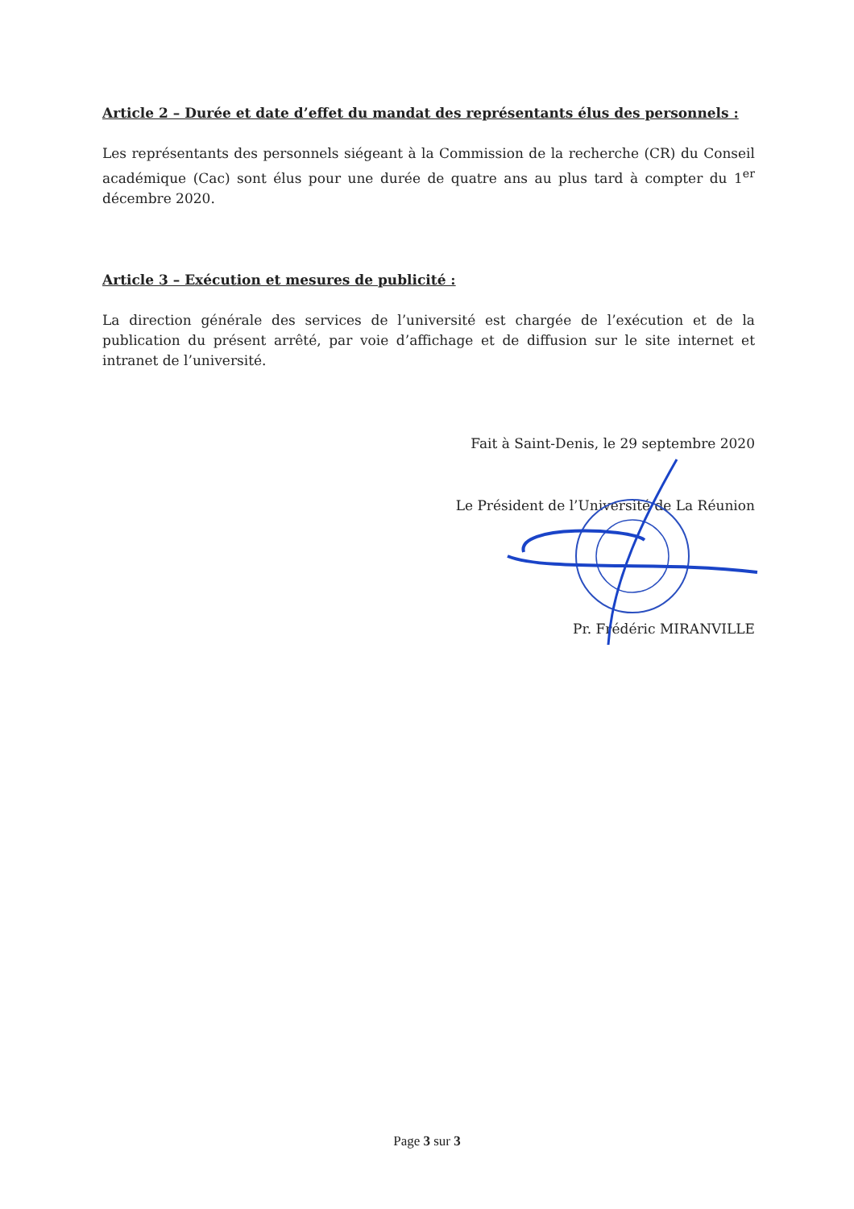Article 2 – Durée et date d’effet du mandat des représentants élus des personnels :
Les représentants des personnels siégeant à la Commission de la recherche (CR) du Conseil académique (Cac) sont élus pour une durée de quatre ans au plus tard à compter du 1<sup>er</sup> décembre 2020.
Article 3 – Exécution et mesures de publicité :
La direction générale des services de l’université est chargée de l’exécution et de la publication du présent arrêté, par voie d’affichage et de diffusion sur le site internet et intranet de l’université.
Fait à Saint-Denis, le 29 septembre 2020
Le Président de l’Université de La Réunion
Pr. Frédéric MIRANVILLE
Page 3 sur 3